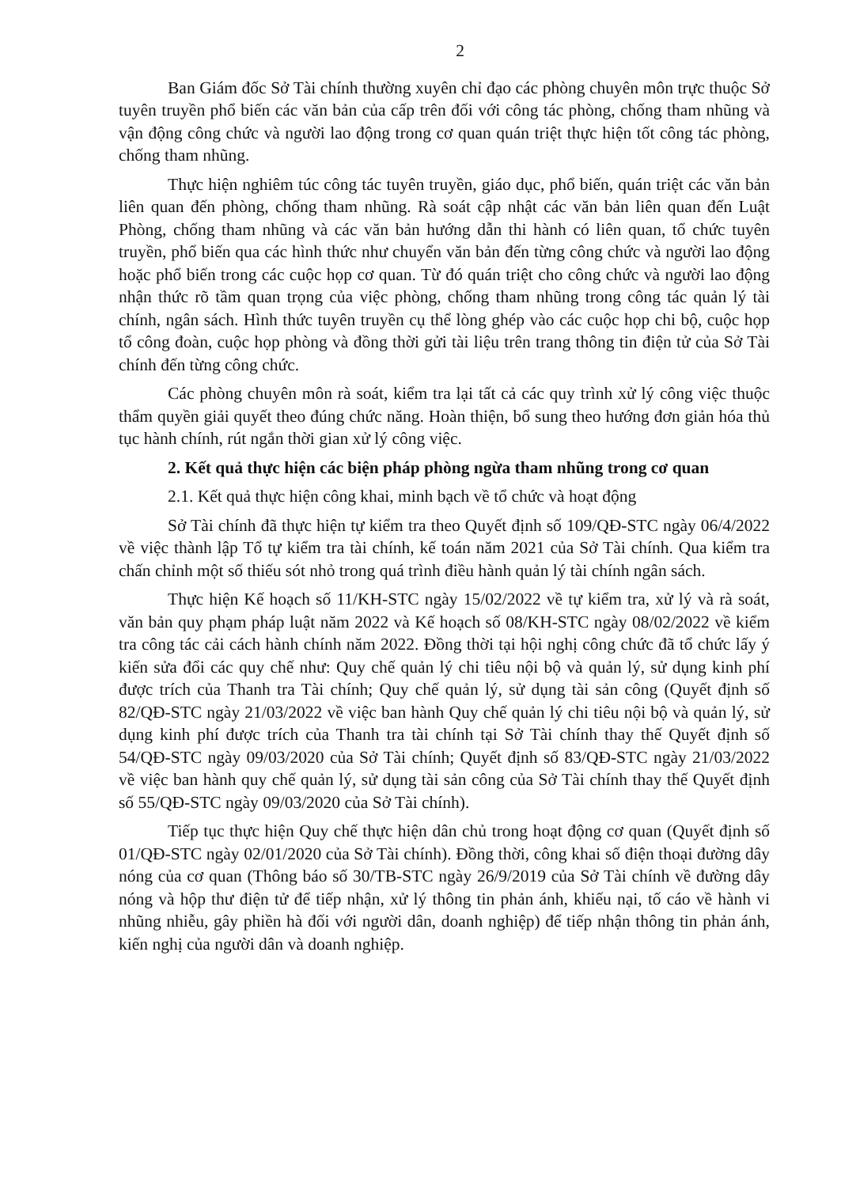2
Ban Giám đốc Sở Tài chính thường xuyên chỉ đạo các phòng chuyên môn trực thuộc Sở tuyên truyền phổ biến các văn bản của cấp trên đối với công tác phòng, chống tham nhũng và vận động công chức và người lao động trong cơ quan quán triệt thực hiện tốt công tác phòng, chống tham nhũng.
Thực hiện nghiêm túc công tác tuyên truyền, giáo dục, phổ biến, quán triệt các văn bản liên quan đến phòng, chống tham nhũng. Rà soát cập nhật các văn bản liên quan đến Luật Phòng, chống tham nhũng và các văn bản hướng dẫn thi hành có liên quan, tổ chức tuyên truyền, phổ biến qua các hình thức như chuyển văn bản đến từng công chức và người lao động hoặc phổ biến trong các cuộc họp cơ quan. Từ đó quán triệt cho công chức và người lao động nhận thức rõ tầm quan trọng của việc phòng, chống tham nhũng trong công tác quản lý tài chính, ngân sách. Hình thức tuyên truyền cụ thể lòng ghép vào các cuộc họp chi bộ, cuộc họp tổ công đoàn, cuộc họp phòng và đồng thời gửi tài liệu trên trang thông tin điện tử của Sở Tài chính đến từng công chức.
Các phòng chuyên môn rà soát, kiểm tra lại tất cả các quy trình xử lý công việc thuộc thẩm quyền giải quyết theo đúng chức năng. Hoàn thiện, bổ sung theo hướng đơn giản hóa thủ tục hành chính, rút ngắn thời gian xử lý công việc.
2. Kết quả thực hiện các biện pháp phòng ngừa tham nhũng trong cơ quan
2.1. Kết quả thực hiện công khai, minh bạch về tổ chức và hoạt động
Sở Tài chính đã thực hiện tự kiểm tra theo Quyết định số 109/QĐ-STC ngày 06/4/2022 về việc thành lập Tổ tự kiểm tra tài chính, kế toán năm 2021 của Sở Tài chính. Qua kiểm tra chấn chỉnh một số thiếu sót nhỏ trong quá trình điều hành quản lý tài chính ngân sách.
Thực hiện Kế hoạch số 11/KH-STC ngày 15/02/2022 về tự kiểm tra, xử lý và rà soát, văn bản quy phạm pháp luật năm 2022 và Kế hoạch số 08/KH-STC ngày 08/02/2022 về kiểm tra công tác cải cách hành chính năm 2022. Đồng thời tại hội nghị công chức đã tổ chức lấy ý kiến sửa đổi các quy chế như: Quy chế quản lý chi tiêu nội bộ và quản lý, sử dụng kinh phí được trích của Thanh tra Tài chính; Quy chế quản lý, sử dụng tài sản công (Quyết định số 82/QĐ-STC ngày 21/03/2022 về việc ban hành Quy chế quản lý chi tiêu nội bộ và quản lý, sử dụng kinh phí được trích của Thanh tra tài chính tại Sở Tài chính thay thế Quyết định số 54/QĐ-STC ngày 09/03/2020 của Sở Tài chính; Quyết định số 83/QĐ-STC ngày 21/03/2022 về việc ban hành quy chế quản lý, sử dụng tài sản công của Sở Tài chính thay thế Quyết định số 55/QĐ-STC ngày 09/03/2020 của Sở Tài chính).
Tiếp tục thực hiện Quy chế thực hiện dân chủ trong hoạt động cơ quan (Quyết định số 01/QĐ-STC ngày 02/01/2020 của Sở Tài chính). Đồng thời, công khai số điện thoại đường dây nóng của cơ quan (Thông báo số 30/TB-STC ngày 26/9/2019 của Sở Tài chính về đường dây nóng và hộp thư điện tử để tiếp nhận, xử lý thông tin phản ánh, khiếu nại, tố cáo về hành vi nhũng nhiễu, gây phiền hà đối với người dân, doanh nghiệp) để tiếp nhận thông tin phản ánh, kiến nghị của người dân và doanh nghiệp.